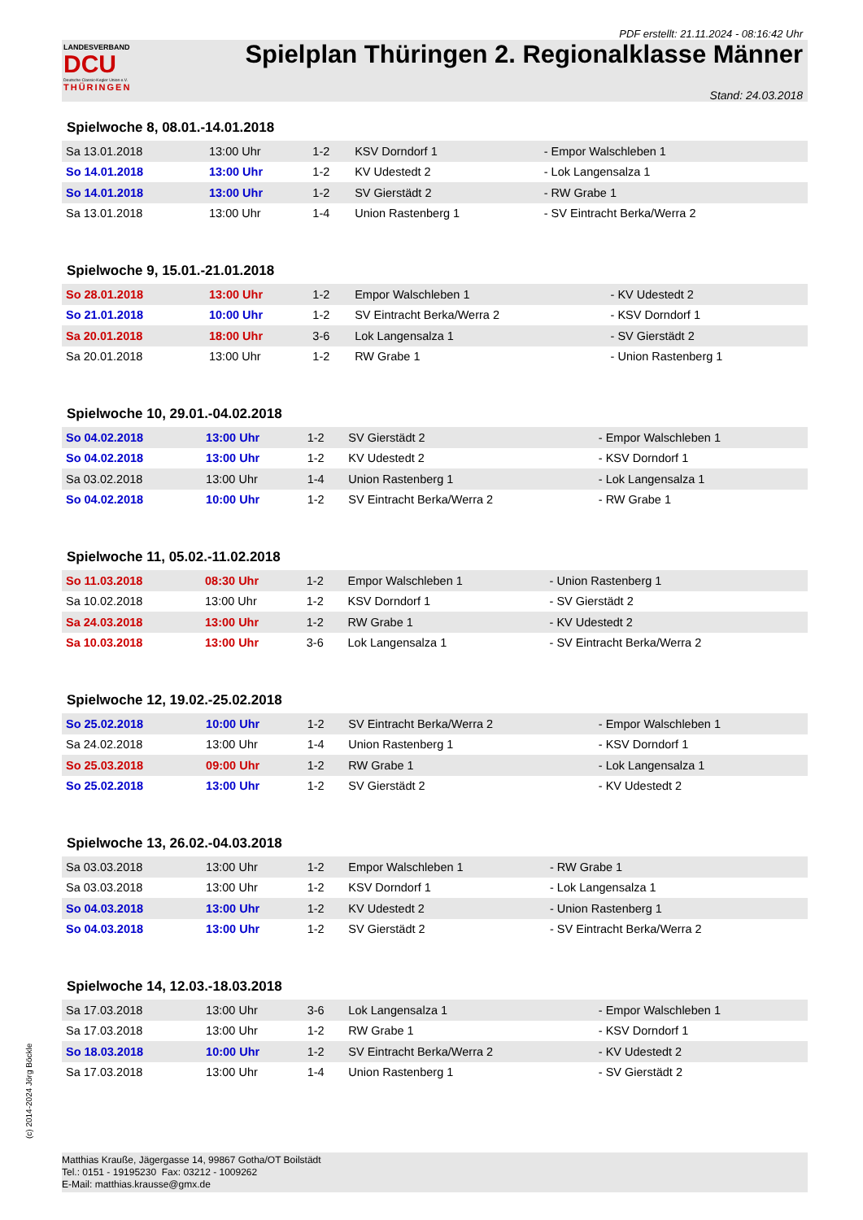PDF erstellt: 21.11.2024 - 08:16:42 Uhr
LANDESVERBAND
DCU
Deutsche Classic-Kegler Union e.V.
THÜRINGEN
Spielplan Thüringen 2. Regionalklasse Männer
Stand: 24.03.2018
Spielwoche 8, 08.01.-14.01.2018
| Sa 13.01.2018 | 13:00 Uhr | 1-2 | KSV Dorndorf 1 | - Empor Walschleben 1 |
| So 14.01.2018 | 13:00 Uhr | 1-2 | KV Udestedt 2 | - Lok Langensalza 1 |
| So 14.01.2018 | 13:00 Uhr | 1-2 | SV Gierstädt 2 | - RW Grabe 1 |
| Sa 13.01.2018 | 13:00 Uhr | 1-4 | Union Rastenberg 1 | - SV Eintracht Berka/Werra 2 |
Spielwoche 9, 15.01.-21.01.2018
| So 28.01.2018 | 13:00 Uhr | 1-2 | Empor Walschleben 1 | - KV Udestedt 2 |
| So 21.01.2018 | 10:00 Uhr | 1-2 | SV Eintracht Berka/Werra 2 | - KSV Dorndorf 1 |
| Sa 20.01.2018 | 18:00 Uhr | 3-6 | Lok Langensalza 1 | - SV Gierstädt 2 |
| Sa 20.01.2018 | 13:00 Uhr | 1-2 | RW Grabe 1 | - Union Rastenberg 1 |
Spielwoche 10, 29.01.-04.02.2018
| So 04.02.2018 | 13:00 Uhr | 1-2 | SV Gierstädt 2 | - Empor Walschleben 1 |
| So 04.02.2018 | 13:00 Uhr | 1-2 | KV Udestedt 2 | - KSV Dorndorf 1 |
| Sa 03.02.2018 | 13:00 Uhr | 1-4 | Union Rastenberg 1 | - Lok Langensalza 1 |
| So 04.02.2018 | 10:00 Uhr | 1-2 | SV Eintracht Berka/Werra 2 | - RW Grabe 1 |
Spielwoche 11, 05.02.-11.02.2018
| So 11.03.2018 | 08:30 Uhr | 1-2 | Empor Walschleben 1 | - Union Rastenberg 1 |
| Sa 10.02.2018 | 13:00 Uhr | 1-2 | KSV Dorndorf 1 | - SV Gierstädt 2 |
| Sa 24.03.2018 | 13:00 Uhr | 1-2 | RW Grabe 1 | - KV Udestedt 2 |
| Sa 10.03.2018 | 13:00 Uhr | 3-6 | Lok Langensalza 1 | - SV Eintracht Berka/Werra 2 |
Spielwoche 12, 19.02.-25.02.2018
| So 25.02.2018 | 10:00 Uhr | 1-2 | SV Eintracht Berka/Werra 2 | - Empor Walschleben 1 |
| Sa 24.02.2018 | 13:00 Uhr | 1-4 | Union Rastenberg 1 | - KSV Dorndorf 1 |
| So 25.03.2018 | 09:00 Uhr | 1-2 | RW Grabe 1 | - Lok Langensalza 1 |
| So 25.02.2018 | 13:00 Uhr | 1-2 | SV Gierstädt 2 | - KV Udestedt 2 |
Spielwoche 13, 26.02.-04.03.2018
| Sa 03.03.2018 | 13:00 Uhr | 1-2 | Empor Walschleben 1 | - RW Grabe 1 |
| Sa 03.03.2018 | 13:00 Uhr | 1-2 | KSV Dorndorf 1 | - Lok Langensalza 1 |
| So 04.03.2018 | 13:00 Uhr | 1-2 | KV Udestedt 2 | - Union Rastenberg 1 |
| So 04.03.2018 | 13:00 Uhr | 1-2 | SV Gierstädt 2 | - SV Eintracht Berka/Werra 2 |
Spielwoche 14, 12.03.-18.03.2018
| Sa 17.03.2018 | 13:00 Uhr | 3-6 | Lok Langensalza 1 | - Empor Walschleben 1 |
| Sa 17.03.2018 | 13:00 Uhr | 1-2 | RW Grabe 1 | - KSV Dorndorf 1 |
| So 18.03.2018 | 10:00 Uhr | 1-2 | SV Eintracht Berka/Werra 2 | - KV Udestedt 2 |
| Sa 17.03.2018 | 13:00 Uhr | 1-4 | Union Rastenberg 1 | - SV Gierstädt 2 |
(c) 2014-2024 Jörg Böckle
Matthias Krauße, Jägergasse 14, 99867 Gotha/OT Boilstädt
Tel.: 0151 - 19195230 Fax: 03212 - 1009262
E-Mail: matthias.krausse@gmx.de